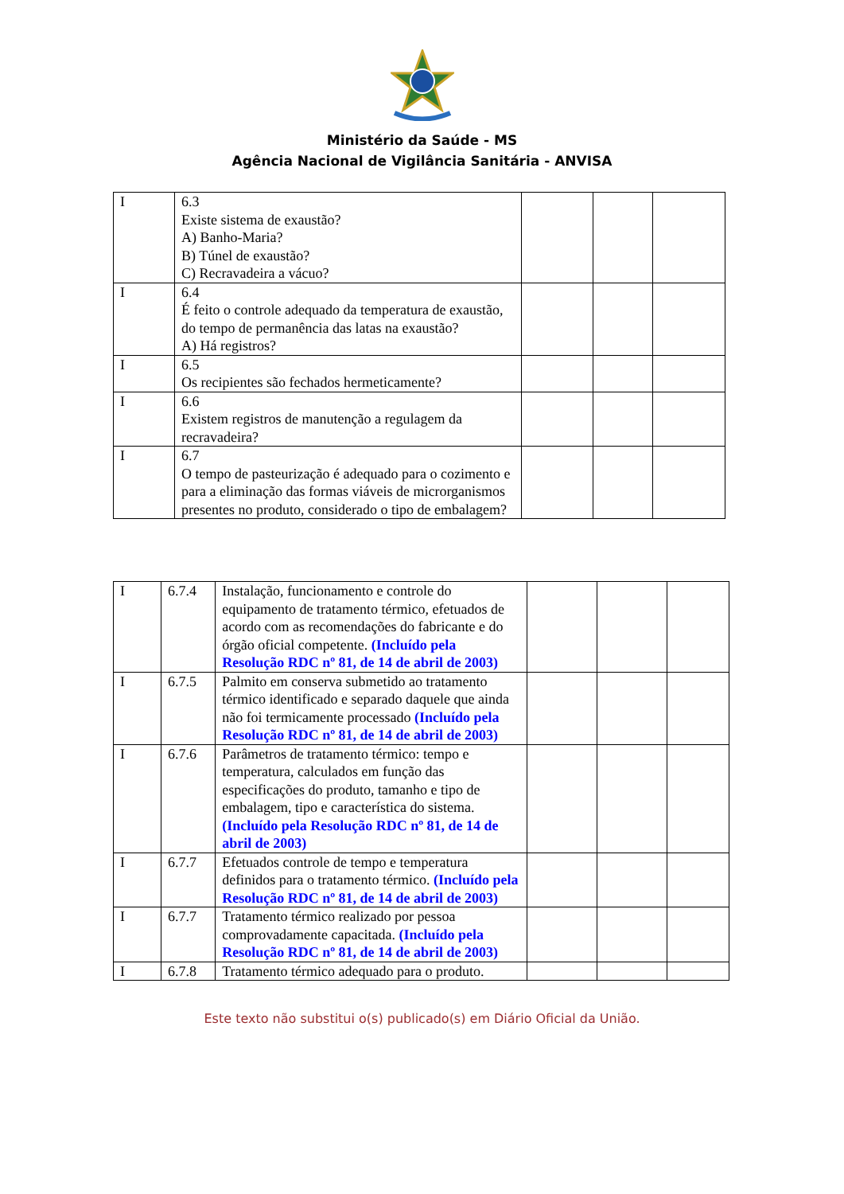Ministério da Saúde - MS
Agência Nacional de Vigilância Sanitária - ANVISA
| I | 6.3 Existe sistema de exaustão? A) Banho-Maria? B) Túnel de exaustão? C) Recravadeira a vácuo? | | | |
| I | 6.4 É feito o controle adequado da temperatura de exaustão, do tempo de permanência das latas na exaustão? A) Há registros? | | | |
| I | 6.5 Os recipientes são fechados hermeticamente? | | | |
| I | 6.6 Existem registros de manutenção a regulagem da recravadeira? | | | |
| I | 6.7 O tempo de pasteurização é adequado para o cozimento e para a eliminação das formas viáveis de microrganismos presentes no produto, considerado o tipo de embalagem? | | | |
| I | 6.7.4 | Instalação, funcionamento e controle do equipamento de tratamento térmico, efetuados de acordo com as recomendações do fabricante e do órgão oficial competente. (Incluído pela Resolução RDC nº 81, de 14 de abril de 2003) | | | |
| I | 6.7.5 | Palmito em conserva submetido ao tratamento térmico identificado e separado daquele que ainda não foi termicamente processado (Incluído pela Resolução RDC nº 81, de 14 de abril de 2003) | | | |
| I | 6.7.6 | Parâmetros de tratamento térmico: tempo e temperatura, calculados em função das especificações do produto, tamanho e tipo de embalagem, tipo e característica do sistema. (Incluído pela Resolução RDC nº 81, de 14 de abril de 2003) | | | |
| I | 6.7.7 | Efetuados controle de tempo e temperatura definidos para o tratamento térmico. (Incluído pela Resolução RDC nº 81, de 14 de abril de 2003) | | | |
| I | 6.7.7 | Tratamento térmico realizado por pessoa comprovadamente capacitada. (Incluído pela Resolução RDC nº 81, de 14 de abril de 2003) | | | |
| I | 6.7.8 | Tratamento térmico adequado para o produto. | | | |
Este texto não substitui o(s) publicado(s) em Diário Oficial da União.